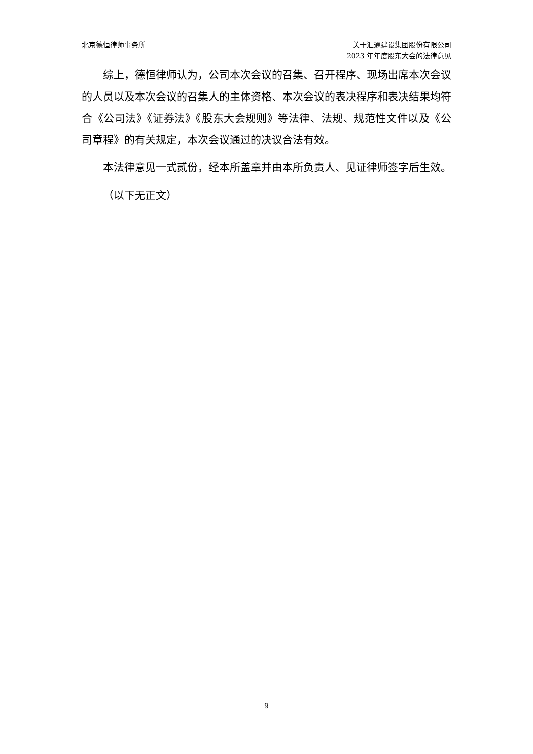北京德恒律师事务所 关于汇通建设集团股份有限公司
2023 年年度股东大会的法律意见
综上，德恒律师认为，公司本次会议的召集、召开程序、现场出席本次会议的人员以及本次会议的召集人的主体资格、本次会议的表决程序和表决结果均符合《公司法》《证券法》《股东大会规则》等法律、法规、规范性文件以及《公司章程》的有关规定，本次会议通过的决议合法有效。
本法律意见一式贰份，经本所盖章并由本所负责人、见证律师签字后生效。
（以下无正文）
9